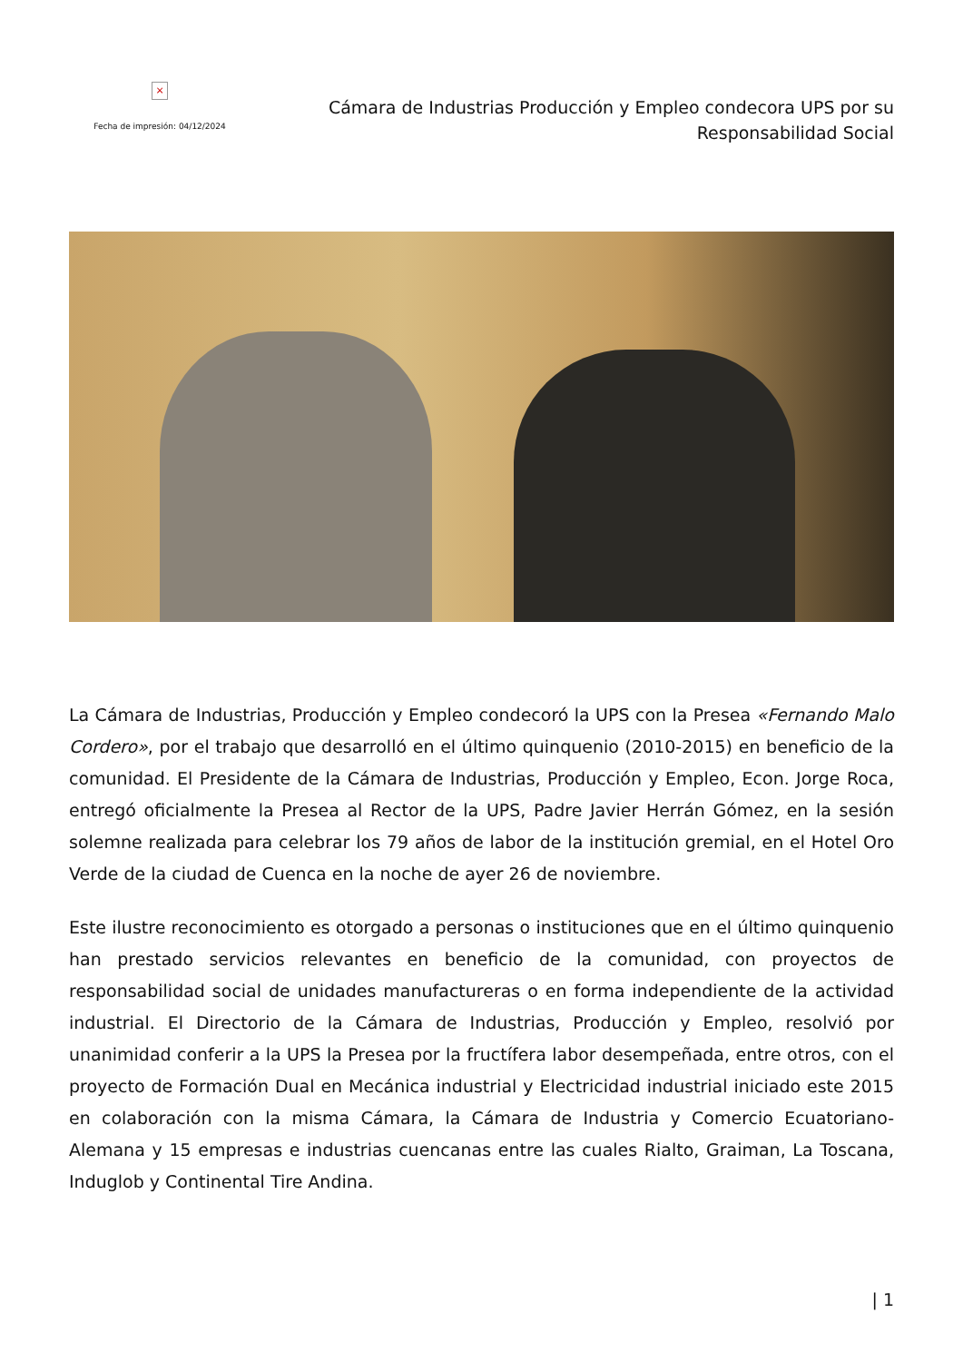×
Fecha de impresión: 04/12/2024
Cámara de Industrias Producción y Empleo condecora UPS por su
Responsabilidad Social
La Cámara de Industrias, Producción y Empleo condecoró la UPS con la Presea «Fernando Malo Cordero», por el trabajo que desarrolló en el último quinquenio (2010-2015) en beneficio de la comunidad. El Presidente de la Cámara de Industrias, Producción y Empleo, Econ. Jorge Roca, entregó oficialmente la Presea al Rector de la UPS, Padre Javier Herrán Gómez, en la sesión solemne realizada para celebrar los 79 años de labor de la institución gremial, en el Hotel Oro Verde de la ciudad de Cuenca en la noche de ayer 26 de noviembre.
Este ilustre reconocimiento es otorgado a personas o instituciones que en el último quinquenio han prestado servicios relevantes en beneficio de la comunidad, con proyectos de responsabilidad social de unidades manufactureras o en forma independiente de la actividad industrial. El Directorio de la Cámara de Industrias, Producción y Empleo, resolvió por unanimidad conferir a la UPS la Presea por la fructífera labor desempeñada, entre otros, con el proyecto de Formación Dual en Mecánica industrial y Electricidad industrial iniciado este 2015 en colaboración con la misma Cámara, la Cámara de Industria y Comercio Ecuatoriano-Alemana y 15 empresas e industrias cuencanas entre las cuales Rialto, Graiman, La Toscana, Induglob y Continental Tire Andina.
| 1